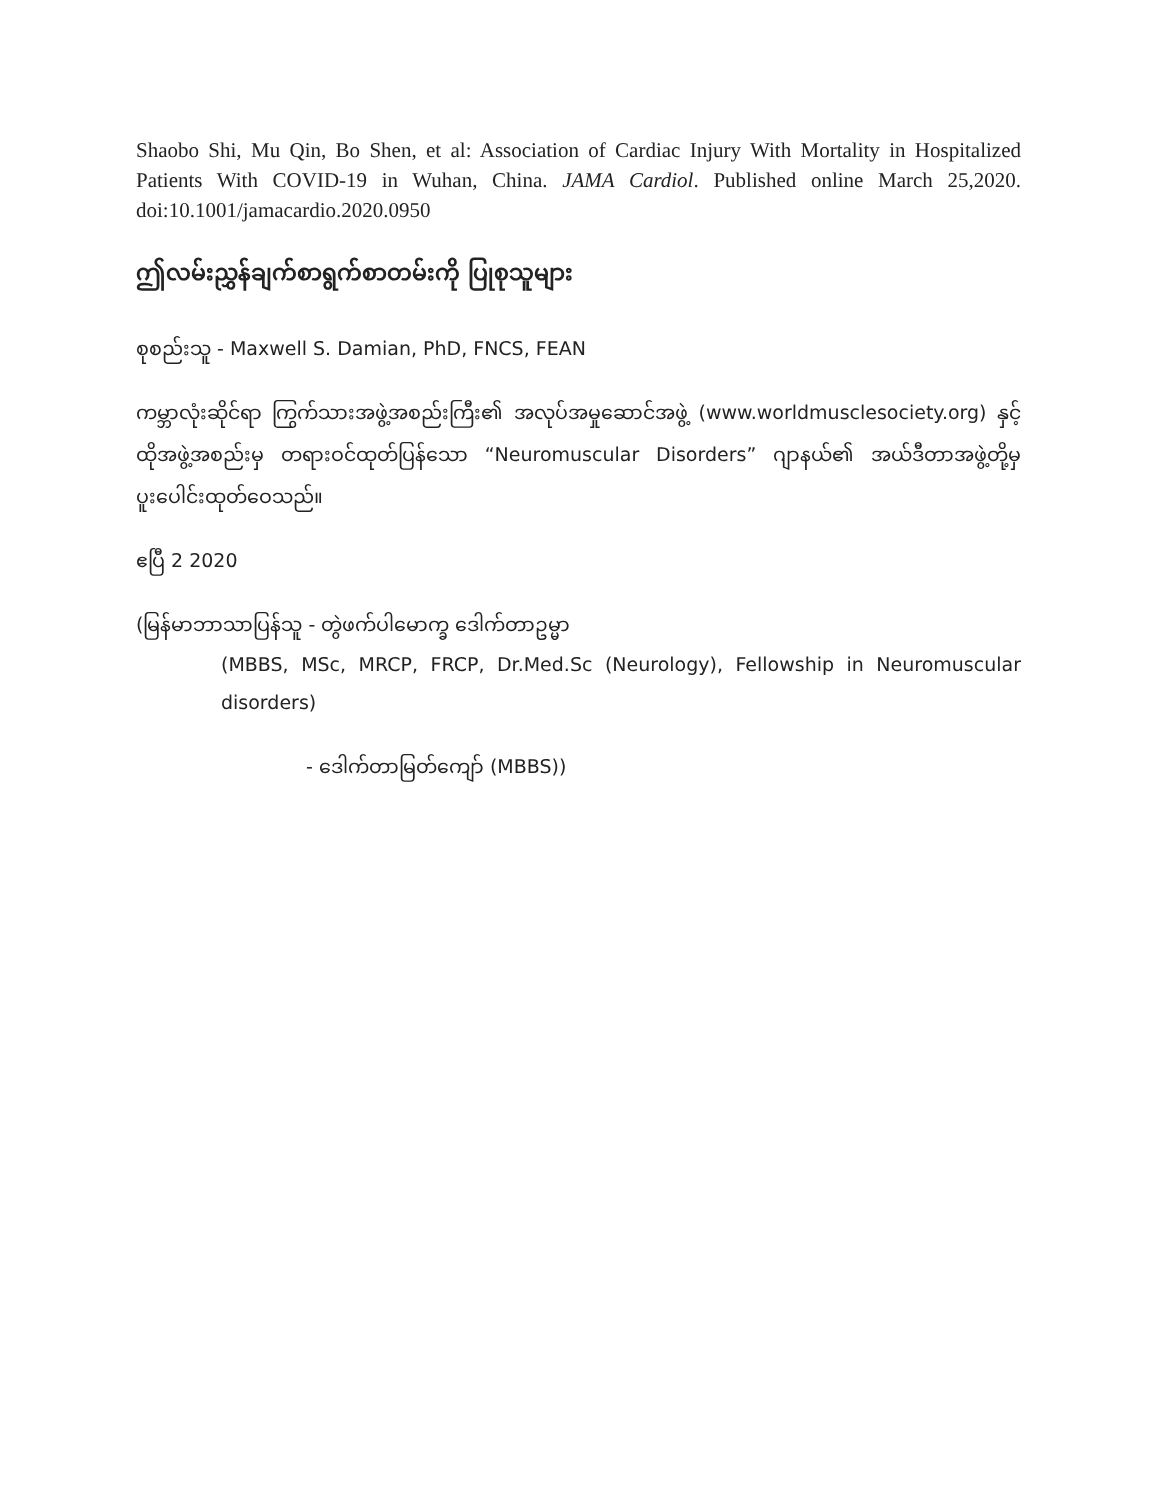Shaobo Shi, Mu Qin, Bo Shen, et al: Association of Cardiac Injury With Mortality in Hospitalized Patients With COVID-19 in Wuhan, China. JAMA Cardiol. Published online March 25,2020. doi:10.1001/jamacardio.2020.0950
ဤလမ်းညွှန်ချက်စာရွက်စာတမ်းကို ပြုစုသူများ
စုစည်းသူ - Maxwell S. Damian, PhD, FNCS, FEAN
ကမ္ဘာလုံးဆိုင်ရာ ကြွက်သားအဖွဲ့အစည်းကြီး၏ အလုပ်အမှုဆောင်အဖွဲ့ (www.worldmusclesociety.org) နှင့် ထိုအဖွဲ့အစည်းမှ တရားဝင်ထုတ်ပြန်သော “Neuromuscular Disorders” ဂျာနယ်၏ အယ်ဒီတာအဖွဲ့တို့မှ ပူးပေါင်းထုတ်ဝေသည်။
ဧပြီ 2 2020
(မြန်မာဘာသာပြန်သူ - တွဲဖက်ပါမောက္ခ ဒေါက်တာဥမ္မာ
(MBBS, MSc, MRCP, FRCP, Dr.Med.Sc (Neurology), Fellowship in Neuromuscular disorders)
- ဒေါက်တာမြတ်ကျော် (MBBS))